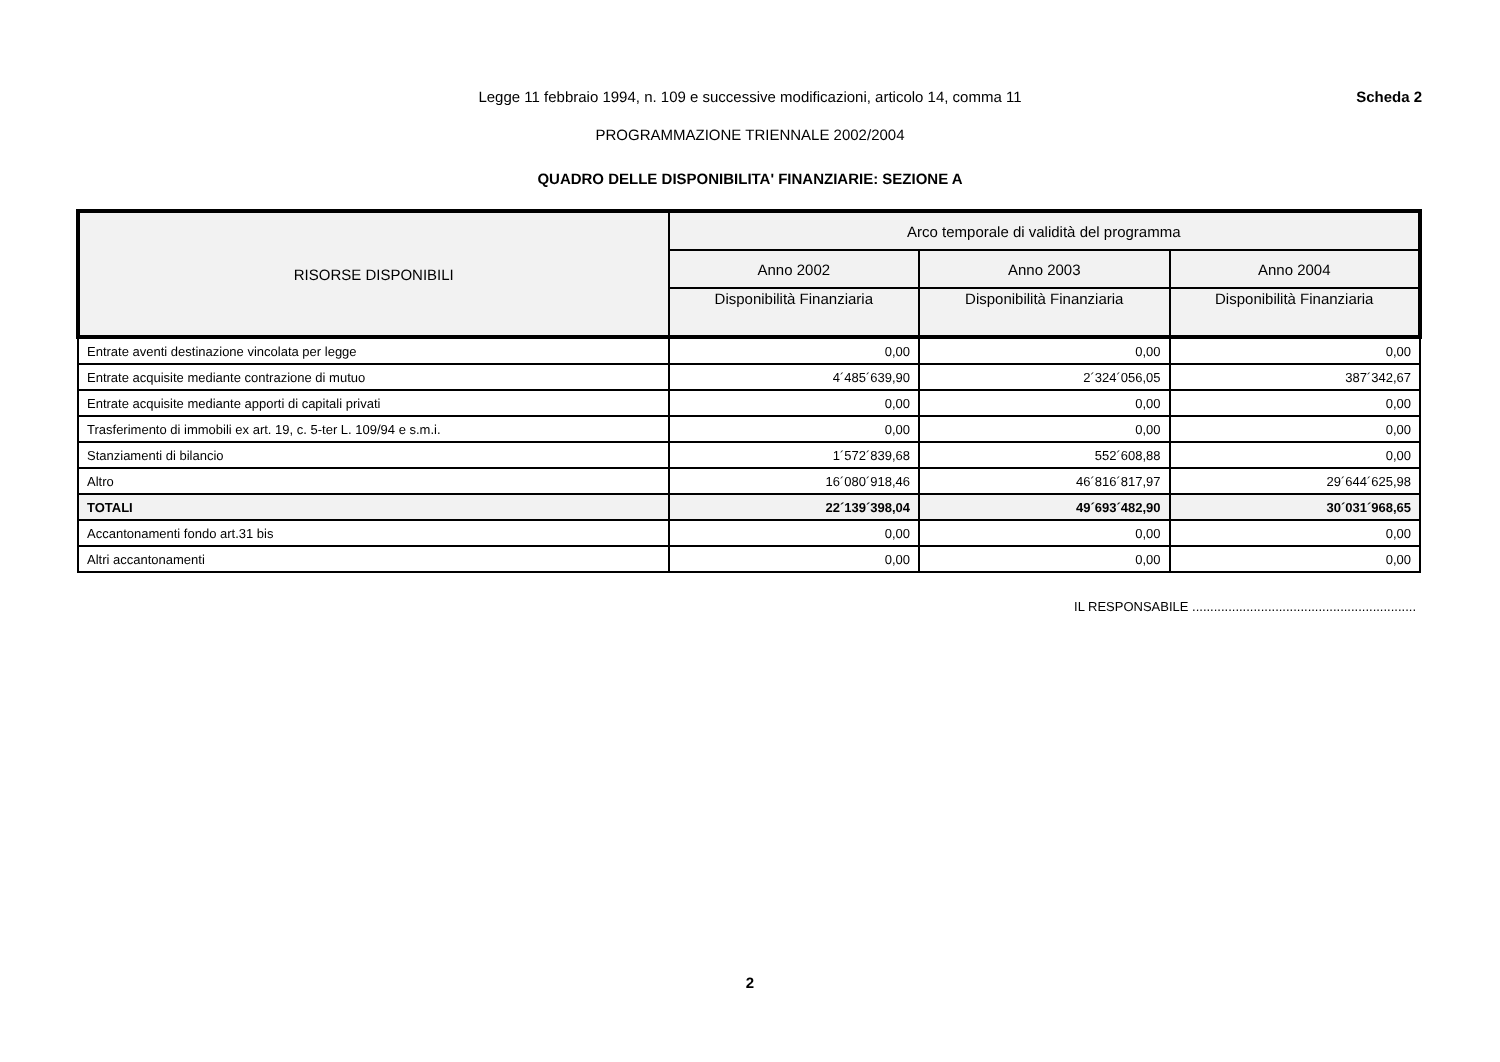Scheda 2
Legge 11 febbraio 1994, n. 109 e successive modificazioni, articolo 14, comma 11
PROGRAMMAZIONE TRIENNALE 2002/2004
QUADRO DELLE DISPONIBILITA' FINANZIARIE: SEZIONE A
| RISORSE DISPONIBILI | Arco temporale di validità del programma | | |
| --- | --- | --- | --- |
| | Anno 2002 | Anno 2003 | Anno 2004 |
| | Disponibilità Finanziaria | Disponibilità Finanziaria | Disponibilità Finanziaria |
| Entrate aventi destinazione vincolata per legge | 0,00 | 0,00 | 0,00 |
| Entrate acquisite mediante contrazione di mutuo | 4´485´639,90 | 2´324´056,05 | 387´342,67 |
| Entrate acquisite mediante apporti di capitali privati | 0,00 | 0,00 | 0,00 |
| Trasferimento di immobili ex art. 19, c. 5-ter L. 109/94 e s.m.i. | 0,00 | 0,00 | 0,00 |
| Stanziamenti di bilancio | 1´572´839,68 | 552´608,88 | 0,00 |
| Altro | 16´080´918,46 | 46´816´817,97 | 29´644´625,98 |
| TOTALI | 22´139´398,04 | 49´693´482,90 | 30´031´968,65 |
| Accantonamenti fondo art.31 bis | 0,00 | 0,00 | 0,00 |
| Altri accantonamenti | 0,00 | 0,00 | 0,00 |
IL RESPONSABILE ..............................................................
2